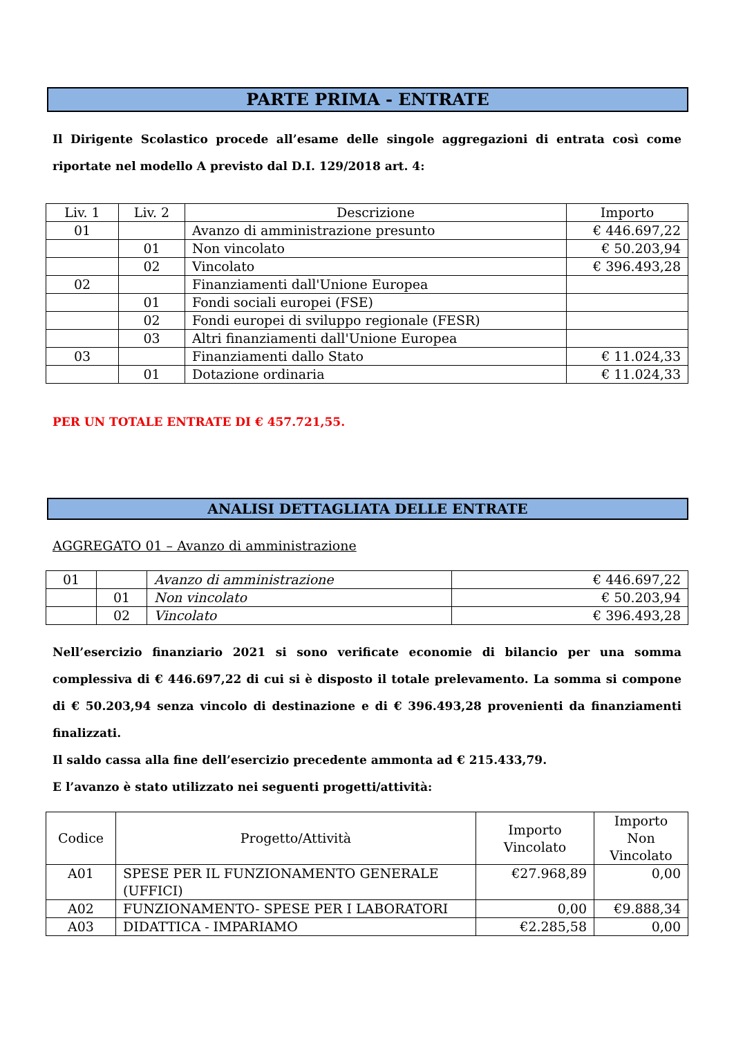PARTE PRIMA - ENTRATE
Il Dirigente Scolastico procede all’esame delle singole aggregazioni di entrata così come riportate nel modello A previsto dal D.I. 129/2018 art. 4:
| Liv. 1 | Liv. 2 | Descrizione | Importo |
| --- | --- | --- | --- |
| 01 | | Avanzo di amministrazione presunto | € 446.697,22 |
| | 01 | Non vincolato | € 50.203,94 |
| | 02 | Vincolato | € 396.493,28 |
| 02 | | Finanziamenti dall'Unione Europea | |
| | 01 | Fondi sociali europei (FSE) | |
| | 02 | Fondi europei di sviluppo regionale (FESR) | |
| | 03 | Altri finanziamenti dall'Unione Europea | |
| 03 | | Finanziamenti dallo Stato | € 11.024,33 |
| | 01 | Dotazione ordinaria | € 11.024,33 |
PER UN TOTALE ENTRATE DI € 457.721,55.
ANALISI DETTAGLIATA DELLE ENTRATE
AGGREGATO 01 – Avanzo di amministrazione
| 01 | | Avanzo di amministrazione | € 446.697,22 |
| | 01 | Non vincolato | € 50.203,94 |
| | 02 | Vincolato | € 396.493,28 |
Nell’esercizio finanziario 2021 si sono verificate economie di bilancio per una somma complessiva di € 446.697,22 di cui si è disposto il totale prelevamento. La somma si compone di € 50.203,94 senza vincolo di destinazione e di € 396.493,28 provenienti da finanziamenti finalizzati.
Il saldo cassa alla fine dell’esercizio precedente ammonta ad € 215.433,79.
E l’avanzo è stato utilizzato nei seguenti progetti/attività:
| Codice | Progetto/Attività | Importo Vincolato | Importo Non Vincolato |
| --- | --- | --- | --- |
| A01 | SPESE PER IL FUNZIONAMENTO GENERALE (UFFICI) | €27.968,89 | 0,00 |
| A02 | FUNZIONAMENTO- SPESE PER I LABORATORI | 0,00 | €9.888,34 |
| A03 | DIDATTICA - IMPARIAMO | €2.285,58 | 0,00 |